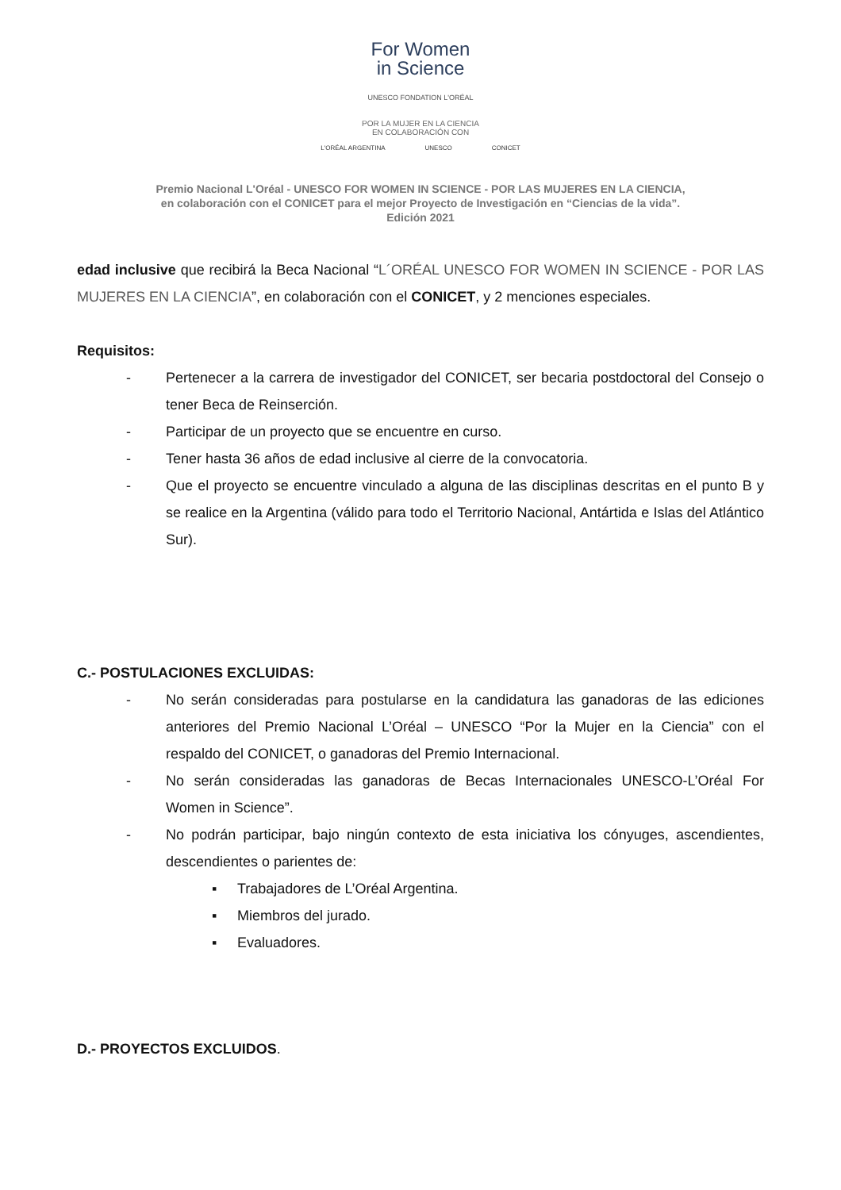For Women
in Science
UNESCO FONDATION L'ORÉAL
POR LA MUJER EN LA CIENCIA
EN COLABORACIÓN CON
L'ORÉAL ARGENTINA UNESCO CONICET
Premio Nacional L'Oréal - UNESCO FOR WOMEN IN SCIENCE - POR LAS MUJERES EN LA CIENCIA,
en colaboración con el CONICET para el mejor Proyecto de Investigación en “Ciencias de la vida”.
Edición 2021
edad inclusive que recibirá la Beca Nacional “L´ORÉAL UNESCO FOR WOMEN IN SCIENCE - POR LAS MUJERES EN LA CIENCIA”, en colaboración con el CONICET, y 2 menciones especiales.
Requisitos:
- Pertenecer a la carrera de investigador del CONICET, ser becaria postdoctoral del Consejo o tener Beca de Reinserción.
- Participar de un proyecto que se encuentre en curso.
- Tener hasta 36 años de edad inclusive al cierre de la convocatoria.
- Que el proyecto se encuentre vinculado a alguna de las disciplinas descritas en el punto B y se realice en la Argentina (válido para todo el Territorio Nacional, Antártida e Islas del Atlántico Sur).
C.- POSTULACIONES EXCLUIDAS:
- No serán consideradas para postularse en la candidatura las ganadoras de las ediciones anteriores del Premio Nacional L’Oréal – UNESCO “Por la Mujer en la Ciencia” con el respaldo del CONICET, o ganadoras del Premio Internacional.
- No serán consideradas las ganadoras de Becas Internacionales UNESCO-L’Oréal For Women in Science”.
- No podrán participar, bajo ningún contexto de esta iniciativa los cónyuges, ascendientes, descendientes o parientes de:
▪ Trabajadores de L’Oréal Argentina.
▪ Miembros del jurado.
▪ Evaluadores.
D.- PROYECTOS EXCLUIDOS.